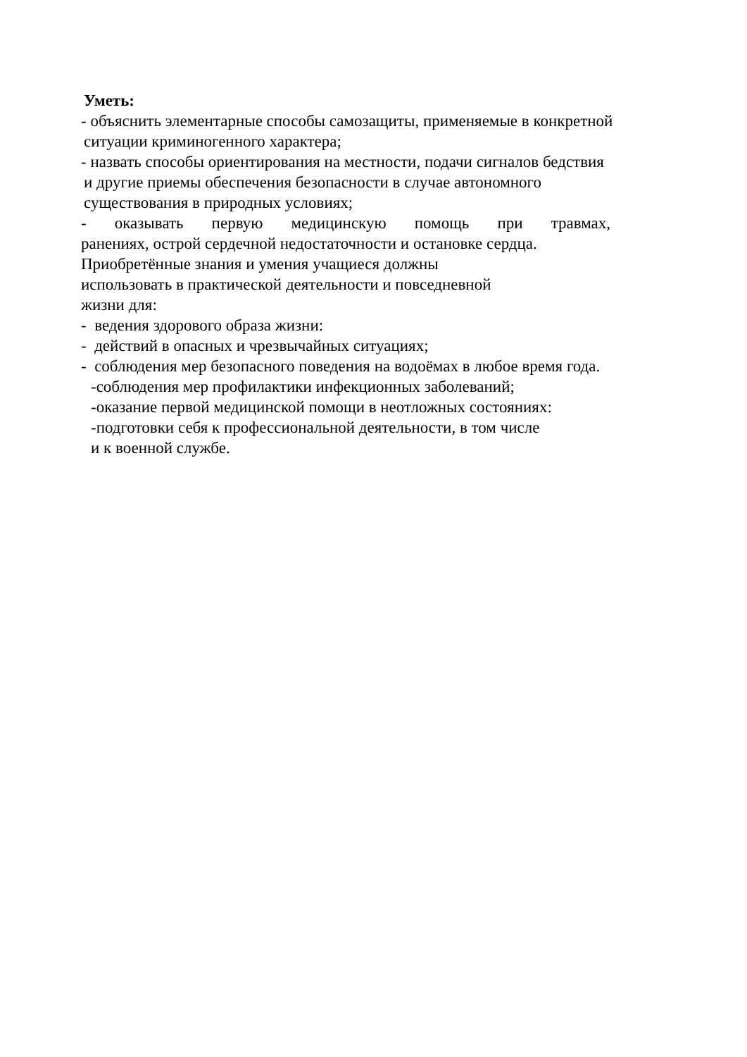Уметь:
- объяснить элементарные способы самозащиты, применяемые в конкретной
ситуации криминогенного характера;
- назвать способы ориентирования на местности, подачи сигналов бедствия
и другие приемы обеспечения безопасности в случае автономного
существования в природных условиях;
- оказывать первую медицинскую помощь при травмах,
ранениях, острой сердечной недостаточности и остановке сердца.
Приобретённые знания и умения учащиеся должны
использовать в практической деятельности и повседневной
жизни для:
- ведения здорового образа жизни:
- действий в опасных и чрезвычайных ситуациях;
- соблюдения мер безопасного поведения на водоёмах в любое время года.
-соблюдения мер профилактики инфекционных заболеваний;
-оказание первой медицинской помощи в неотложных состояниях:
-подготовки себя к профессиональной деятельности, в том числе
и к военной службе.